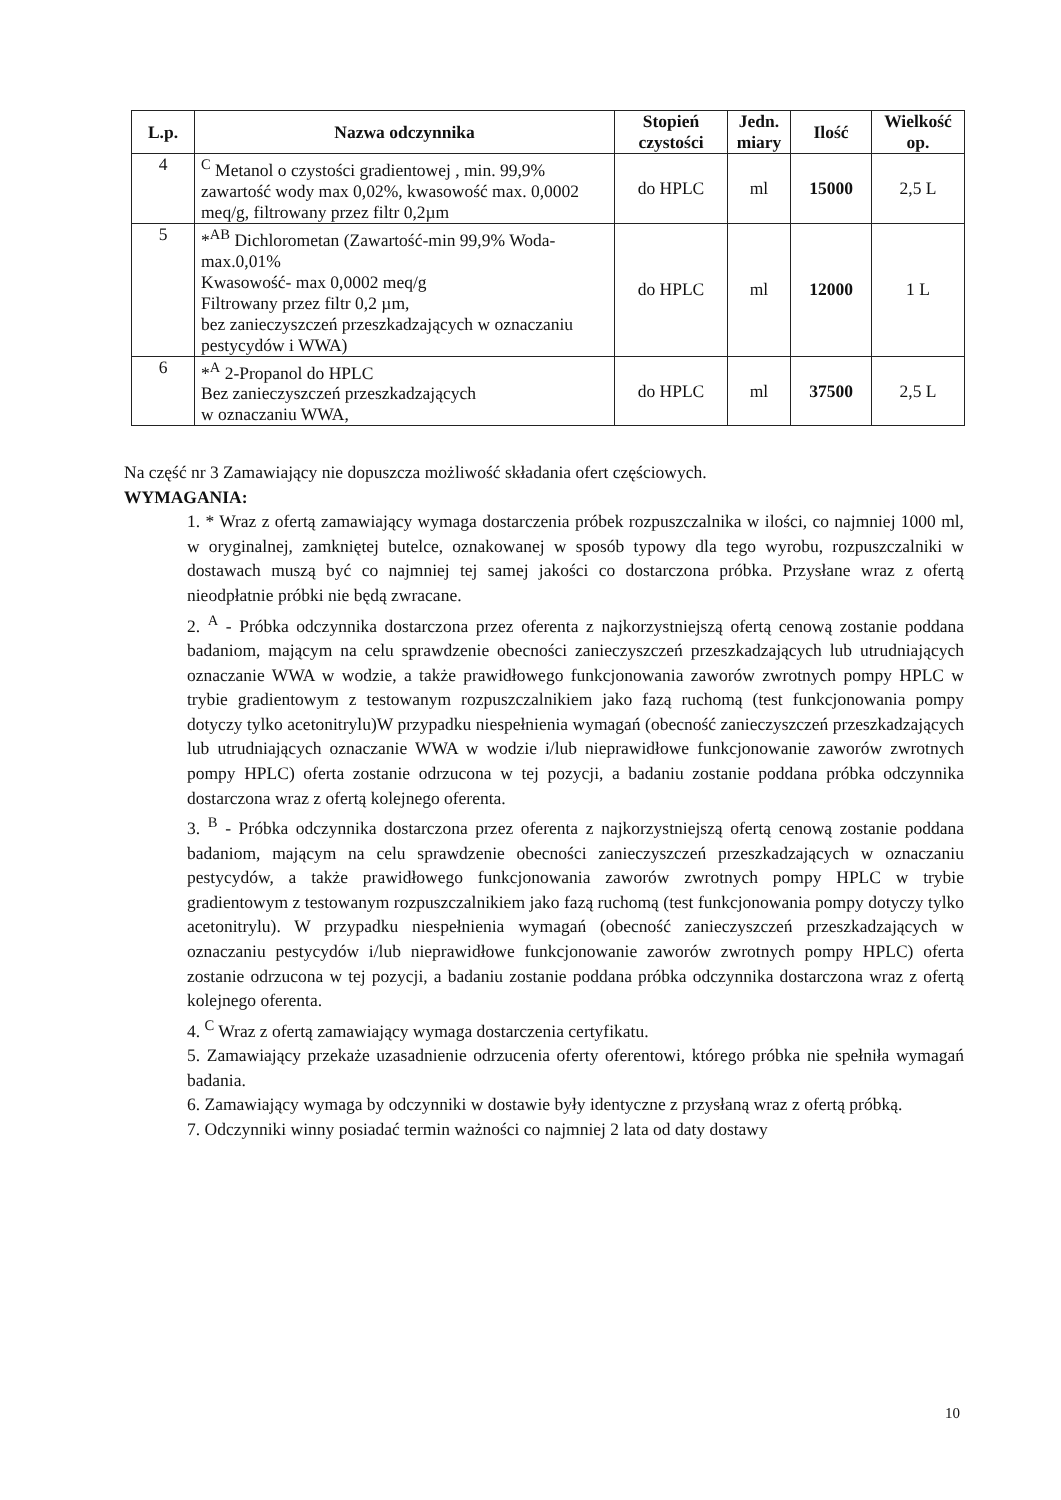| L.p. | Nazwa odczynnika | Stopień czystości | Jedn. miary | Ilość | Wielkość op. |
| --- | --- | --- | --- | --- | --- |
| 4 | <sup>C</sup> Metanol o czystości gradientowej , min. 99,9% zawartość wody max 0,02%, kwasowość max. 0,0002 meq/g, filtrowany przez filtr 0,2µm | do HPLC | ml | 15000 | 2,5 L |
| 5 | *<sup>AB</sup> Dichlorometan (Zawartość-min 99,9% Woda-max.0,01% Kwasowość- max 0,0002 meq/g Filtrowany przez filtr 0,2 µm, bez zanieczyszczeń przeszkadzających w oznaczaniu pestycydów i WWA) | do HPLC | ml | 12000 | 1 L |
| 6 | *<sup>A</sup> 2-Propanol do HPLC Bez zanieczyszczeń przeszkadzających w oznaczaniu WWA, | do HPLC | ml | 37500 | 2,5 L |
Na część nr 3 Zamawiający nie dopuszcza możliwość składania ofert częściowych.
WYMAGANIA:
1. * Wraz z ofertą zamawiający wymaga dostarczenia próbek rozpuszczalnika w ilości, co najmniej 1000 ml, w oryginalnej, zamkniętej butelce, oznakowanej w sposób typowy dla tego wyrobu, rozpuszczalniki w dostawach muszą być co najmniej tej samej jakości co dostarczona próbka. Przysłane wraz z ofertą nieodpłatnie próbki nie będą zwracane.
2. <sup>A</sup> - Próbka odczynnika dostarczona przez oferenta z najkorzystniejszą ofertą cenową zostanie poddana badaniom, mającym na celu sprawdzenie obecności zanieczyszczeń przeszkadzających lub utrudniających oznaczanie WWA w wodzie, a także prawidłowego funkcjonowania zaworów zwrotnych pompy HPLC w trybie gradientowym z testowanym rozpuszczalnikiem jako fazą ruchomą (test funkcjonowania pompy dotyczy tylko acetonitrylu)W przypadku niespełnienia wymagań (obecność zanieczyszczeń przeszkadzających lub utrudniających oznaczanie WWA w wodzie i/lub nieprawidłowe funkcjonowanie zaworów zwrotnych pompy HPLC) oferta zostanie odrzucona w tej pozycji, a badaniu zostanie poddana próbka odczynnika dostarczona wraz z ofertą kolejnego oferenta.
3. <sup>B</sup> - Próbka odczynnika dostarczona przez oferenta z najkorzystniejszą ofertą cenową zostanie poddana badaniom, mającym na celu sprawdzenie obecności zanieczyszczeń przeszkadzających w oznaczaniu pestycydów, a także prawidłowego funkcjonowania zaworów zwrotnych pompy HPLC w trybie gradientowym z testowanym rozpuszczalnikiem jako fazą ruchomą (test funkcjonowania pompy dotyczy tylko acetonitrylu). W przypadku niespełnienia wymagań (obecność zanieczyszczeń przeszkadzających w oznaczaniu pestycydów i/lub nieprawidłowe funkcjonowanie zaworów zwrotnych pompy HPLC) oferta zostanie odrzucona w tej pozycji, a badaniu zostanie poddana próbka odczynnika dostarczona wraz z ofertą kolejnego oferenta.
4. <sup>C</sup> Wraz z ofertą zamawiający wymaga dostarczenia certyfikatu.
5. Zamawiający przekaże uzasadnienie odrzucenia oferty oferentowi, którego próbka nie spełniła wymagań badania.
6. Zamawiający wymaga by odczynniki w dostawie były identyczne z przysłaną wraz z ofertą próbką.
7. Odczynniki winny posiadać termin ważności co najmniej 2 lata od daty dostawy
10